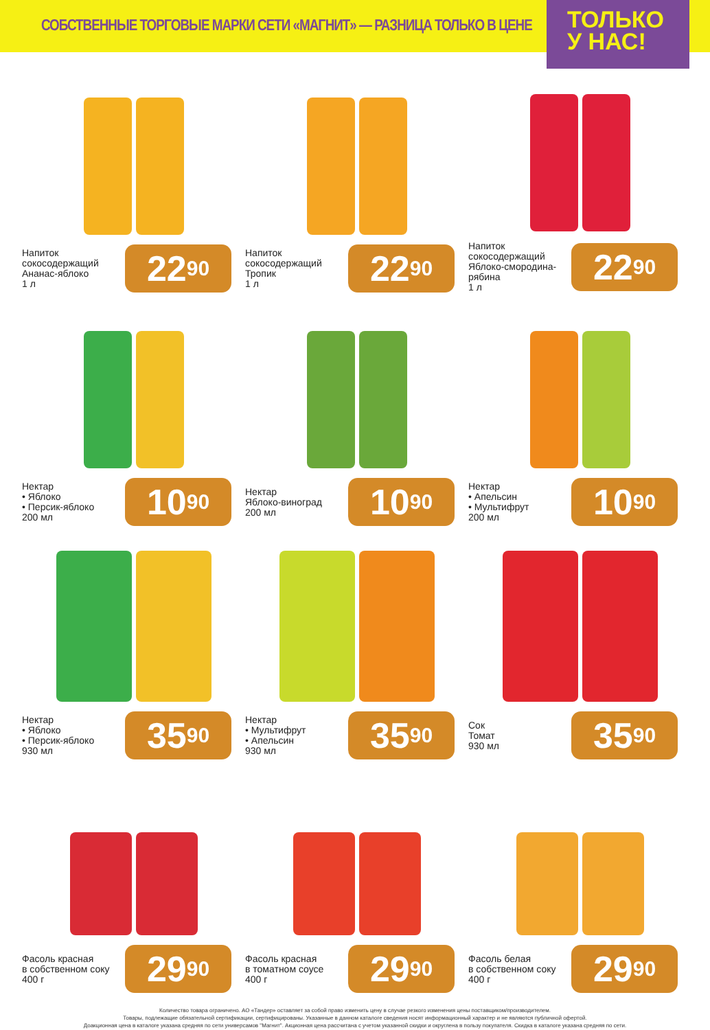СОБСТВЕННЫЕ ТОРГОВЫЕ МАРКИ СЕТИ «МАГНИТ» — РАЗНИЦА ТОЛЬКО В ЦЕНЕ
ТОЛЬКО
У НАС!
Напиток
сокосодержащий
Ананас-яблоко
1 л
22<sup>90</sup>
Напиток
сокосодержащий
Тропик
1 л
22<sup>90</sup>
Напиток
сокосодержащий
Яблоко-смородина-
рябина
1 л
22<sup>90</sup>
Нектар
• Яблоко
• Персик-яблоко
200 мл
10<sup>90</sup>
Нектар
Яблоко-виноград
200 мл
10<sup>90</sup>
Нектар
• Апельсин
• Мультифрут
200 мл
10<sup>90</sup>
Нектар
• Яблоко
• Персик-яблоко
930 мл
35<sup>90</sup>
Нектар
• Мультифрут
• Апельсин
930 мл
35<sup>90</sup>
Сок
Томат
930 мл
35<sup>90</sup>
Фасоль красная
в собственном соку
400 г
29<sup>90</sup>
Фасоль красная
в томатном соусе
400 г
29<sup>90</sup>
Фасоль белая
в собственном соку
400 г
29<sup>90</sup>
Количество товара ограничено. АО «Тандер» оставляет за собой право изменить цену в случае резкого изменения цены поставщиком/производителем.
Товары, подлежащие обязательной сертификации, сертифицированы. Указанные в данном каталоге сведения носят информационный характер и не являются публичной офертой.
Доакционная цена в каталоге указана средняя по сети универсамов "Магнит". Акционная цена рассчитана с учетом указанной скидки и округлена в пользу покупателя. Скидка в каталоге указана средняя по сети.